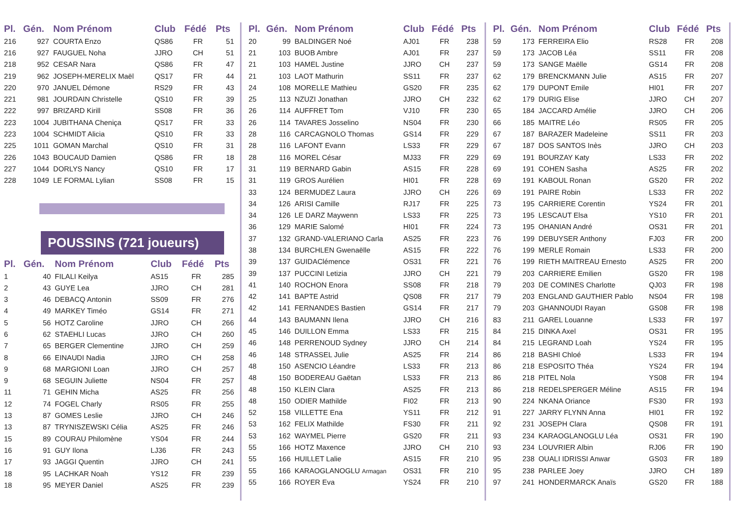| Pl. | Gén. | Nom Prénom | Club | Fédé | Pts |
| --- | --- | --- | --- | --- | --- |
| 216 | 927 | COURTA Enzo | QS86 | FR | 51 |
| 216 | 927 | FAUGUEL Noha | JJRO | CH | 51 |
| 218 | 952 | CESAR Nara | QS86 | FR | 47 |
| 219 | 962 | JOSEPH-MERELIX Maël | QS17 | FR | 44 |
| 220 | 970 | JANUEL Démone | RS29 | FR | 43 |
| 221 | 981 | JOURDAIN Christelle | QS10 | FR | 39 |
| 222 | 997 | BRIZARD Kirill | SS08 | FR | 36 |
| 223 | 1004 | JUBITHANA Cheniça | QS17 | FR | 33 |
| 223 | 1004 | SCHMIDT Alicia | QS10 | FR | 33 |
| 225 | 1011 | GOMAN Marchal | QS10 | FR | 31 |
| 226 | 1043 | BOUCAUD Damien | QS86 | FR | 18 |
| 227 | 1044 | DORLYS Nancy | QS10 | FR | 17 |
| 228 | 1049 | LE FORMAL Lylian | SS08 | FR | 15 |
POUSSINS (721 joueurs)
| Pl. | Gén. | Nom Prénom | Club | Fédé | Pts |
| --- | --- | --- | --- | --- | --- |
| 1 | 40 | FILALI Keilya | AS15 | FR | 285 |
| 2 | 43 | GUYE Lea | JJRO | CH | 281 |
| 3 | 46 | DEBACQ Antonin | SS09 | FR | 276 |
| 4 | 49 | MARKEY Timéo | GS14 | FR | 271 |
| 5 | 56 | HOTZ Caroline | JJRO | CH | 266 |
| 6 | 62 | STAEHLI Lucas | JJRO | CH | 260 |
| 7 | 65 | BERGER Clementine | JJRO | CH | 259 |
| 8 | 66 | EINAUDI Nadia | JJRO | CH | 258 |
| 9 | 68 | MARGIONI Loan | JJRO | CH | 257 |
| 9 | 68 | SEGUIN Juliette | NS04 | FR | 257 |
| 11 | 71 | GEHIN Micha | AS25 | FR | 256 |
| 12 | 74 | FOGEL Charly | RS05 | FR | 255 |
| 13 | 87 | GOMES Leslie | JJRO | CH | 246 |
| 13 | 87 | TRYNISZEWSKI Célia | AS25 | FR | 246 |
| 15 | 89 | COURAU Philomène | YS04 | FR | 244 |
| 16 | 91 | GUY Ilona | LJ36 | FR | 243 |
| 17 | 93 | JAGGI Quentin | JJRO | CH | 241 |
| 18 | 95 | LACHKAR Noah | YS12 | FR | 239 |
| 18 | 95 | MEYER Daniel | AS25 | FR | 239 |
| Pl. | Gén. | Nom Prénom | Club | Fédé | Pts |
| --- | --- | --- | --- | --- | --- |
| 20 | 99 | BALDINGER Noé | AJ01 | FR | 238 |
| 21 | 103 | BUOB Ambre | AJ01 | FR | 237 |
| 21 | 103 | HAMEL Justine | JJRO | CH | 237 |
| 21 | 103 | LAOT Mathurin | SS11 | FR | 237 |
| 24 | 108 | MORELLE Mathieu | GS20 | FR | 235 |
| 25 | 113 | NZUZI Jonathan | JJRO | CH | 232 |
| 26 | 114 | AUFFRET Tom | VJ10 | FR | 230 |
| 26 | 114 | TAVARES Josselino | NS04 | FR | 230 |
| 28 | 116 | CARCAGNOLO Thomas | GS14 | FR | 229 |
| 28 | 116 | LAFONT Evann | LS33 | FR | 229 |
| 28 | 116 | MOREL César | MJ33 | FR | 229 |
| 31 | 119 | BERNARD Gabin | AS15 | FR | 228 |
| 31 | 119 | GROS Aurélien | HI01 | FR | 228 |
| 33 | 124 | BERMUDEZ Laura | JJRO | CH | 226 |
| 34 | 126 | ARISI Camille | RJ17 | FR | 225 |
| 34 | 126 | LE DARZ Maywenn | LS33 | FR | 225 |
| 36 | 129 | MARIE Salomé | HI01 | FR | 224 |
| 37 | 132 | GRAND-VALERIANO Carla | AS25 | FR | 223 |
| 38 | 134 | BURCHLEN Gwenaëlle | AS15 | FR | 222 |
| 39 | 137 | GUIDAClémence | OS31 | FR | 221 |
| 39 | 137 | PUCCINI Letizia | JJRO | CH | 221 |
| 41 | 140 | ROCHON Enora | SS08 | FR | 218 |
| 42 | 141 | BAPTE Astrid | QS08 | FR | 217 |
| 42 | 141 | FERNANDES Bastien | GS14 | FR | 217 |
| 44 | 143 | BAUMANN Ilena | JJRO | CH | 216 |
| 45 | 146 | DUILLON Emma | LS33 | FR | 215 |
| 46 | 148 | PERRENOUD Sydney | JJRO | CH | 214 |
| 46 | 148 | STRASSEL Julie | AS25 | FR | 214 |
| 48 | 150 | ASENCIO Léandre | LS33 | FR | 213 |
| 48 | 150 | BODEREAU Gaëtan | LS33 | FR | 213 |
| 48 | 150 | KLEIN Clara | AS25 | FR | 213 |
| 48 | 150 | ODIER Mathilde | FI02 | FR | 213 |
| 52 | 158 | VILLETTE Ena | YS11 | FR | 212 |
| 53 | 162 | FELIX Mathilde | FS30 | FR | 211 |
| 53 | 162 | WAYMEL Pierre | GS20 | FR | 211 |
| 55 | 166 | HOTZ Maxence | JJRO | CH | 210 |
| 55 | 166 | HUILLET Lalie | AS15 | FR | 210 |
| 55 | 166 | KARAOGLANOGLU Armagan | OS31 | FR | 210 |
| 55 | 166 | ROYER Eva | YS24 | FR | 210 |
| Pl. | Gén. | Nom Prénom | Club | Fédé | Pts |
| --- | --- | --- | --- | --- | --- |
| 59 | 173 | FERREIRA Elio | RS28 | FR | 208 |
| 59 | 173 | JACOB Léa | SS11 | FR | 208 |
| 59 | 173 | SANGE Maëlle | GS14 | FR | 208 |
| 62 | 179 | BRENCKMANN Julie | AS15 | FR | 207 |
| 62 | 179 | DUPONT Emile | HI01 | FR | 207 |
| 62 | 179 | DURIG Elise | JJRO | CH | 207 |
| 65 | 184 | JACCARD Amélie | JJRO | CH | 206 |
| 66 | 185 | MAITRE Léo | RS05 | FR | 205 |
| 67 | 187 | BARAZER Madeleine | SS11 | FR | 203 |
| 67 | 187 | DOS SANTOS Inès | JJRO | CH | 203 |
| 69 | 191 | BOURZAY Katy | LS33 | FR | 202 |
| 69 | 191 | COHEN Sasha | AS25 | FR | 202 |
| 69 | 191 | KABOUL Ronan | GS20 | FR | 202 |
| 69 | 191 | PAIRE Robin | LS33 | FR | 202 |
| 73 | 195 | CARRIERE Corentin | YS24 | FR | 201 |
| 73 | 195 | LESCAUT Elsa | YS10 | FR | 201 |
| 73 | 195 | OHANIAN André | OS31 | FR | 201 |
| 76 | 199 | DEBUYSER Anthony | FJ03 | FR | 200 |
| 76 | 199 | MERLE Romain | LS33 | FR | 200 |
| 76 | 199 | RIETH MAITREAU Ernesto | AS25 | FR | 200 |
| 79 | 203 | CARRIERE Emilien | GS20 | FR | 198 |
| 79 | 203 | DE COMINES Charlotte | QJ03 | FR | 198 |
| 79 | 203 | ENGLAND GAUTHIER Pablo | NS04 | FR | 198 |
| 79 | 203 | GHANNOUDI Rayan | GS08 | FR | 198 |
| 83 | 211 | GAREL Louanne | LS33 | FR | 197 |
| 84 | 215 | DINKA Axel | OS31 | FR | 195 |
| 84 | 215 | LEGRAND Loah | YS24 | FR | 195 |
| 86 | 218 | BASHI Chloé | LS33 | FR | 194 |
| 86 | 218 | ESPOSITO Théa | YS24 | FR | 194 |
| 86 | 218 | PITEL Nola | YS08 | FR | 194 |
| 86 | 218 | REDELSPERGER Méline | AS15 | FR | 194 |
| 90 | 224 | NKANA Oriance | FS30 | FR | 193 |
| 91 | 227 | JARRY FLYNN Anna | HI01 | FR | 192 |
| 92 | 231 | JOSEPH Clara | QS08 | FR | 191 |
| 93 | 234 | KARAOGLANOGLU Léa | OS31 | FR | 190 |
| 93 | 234 | LOUVRIER Albin | RJ06 | FR | 190 |
| 95 | 238 | OUALI IDRISSI Anwar | GS03 | FR | 189 |
| 95 | 238 | PARLEE Joey | JJRO | CH | 189 |
| 97 | 241 | HONDERMARCK Anaïs | GS20 | FR | 188 |